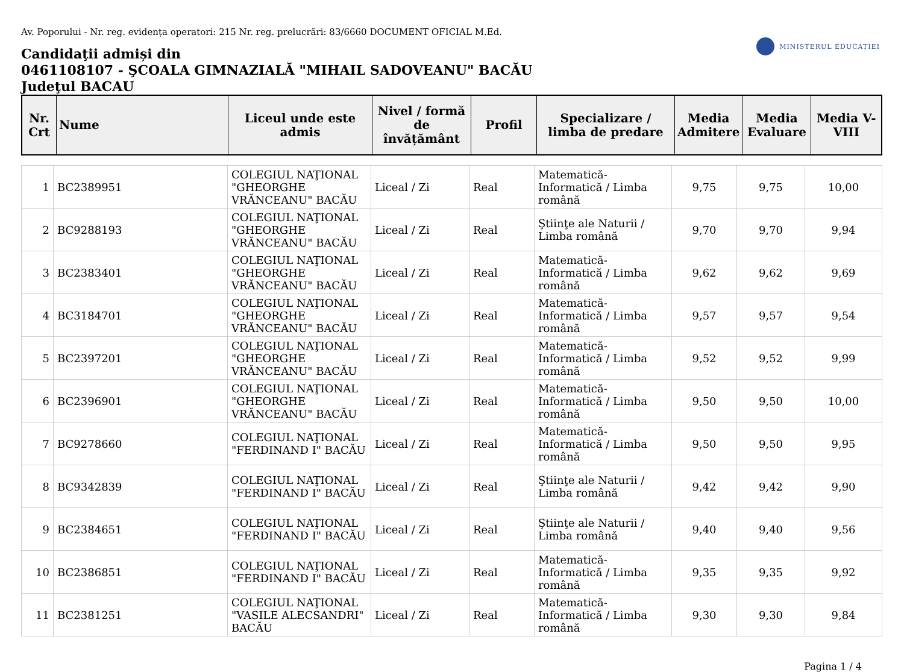Av. Poporului - Nr. reg. evidența operatori: 215 Nr. reg. prelucrări: 83/6660 DOCUMENT OFICIAL M.Ed.
MINISTERUL EDUCAȚIEI
Candidaţii admiși din
0461108107 - ŞCOALA GIMNAZIALĂ "MIHAIL SADOVEANU" BACĂU
Judeţul BACAU
| Nr. Crt | Nume | Liceul unde este admis | Nivel / formă de învățământ | Profil | Specializare / limba de predare | Media Admitere | Media Evaluare | Media V-VIII |
| --- | --- | --- | --- | --- | --- | --- | --- | --- |
| 1 | BC2389951 | COLEGIUL NAŢIONAL "GHEORGHE VRĂNCEANU" BACĂU | Liceal / Zi | Real | Matematică-Informatică / Limba română | 9,75 | 9,75 | 10,00 |
| 2 | BC9288193 | COLEGIUL NAŢIONAL "GHEORGHE VRĂNCEANU" BACĂU | Liceal / Zi | Real | Ştiinţe ale Naturii / Limba română | 9,70 | 9,70 | 9,94 |
| 3 | BC2383401 | COLEGIUL NAŢIONAL "GHEORGHE VRĂNCEANU" BACĂU | Liceal / Zi | Real | Matematică-Informatică / Limba română | 9,62 | 9,62 | 9,69 |
| 4 | BC3184701 | COLEGIUL NAŢIONAL "GHEORGHE VRĂNCEANU" BACĂU | Liceal / Zi | Real | Matematică-Informatică / Limba română | 9,57 | 9,57 | 9,54 |
| 5 | BC2397201 | COLEGIUL NAŢIONAL "GHEORGHE VRĂNCEANU" BACĂU | Liceal / Zi | Real | Matematică-Informatică / Limba română | 9,52 | 9,52 | 9,99 |
| 6 | BC2396901 | COLEGIUL NAŢIONAL "GHEORGHE VRĂNCEANU" BACĂU | Liceal / Zi | Real | Matematică-Informatică / Limba română | 9,50 | 9,50 | 10,00 |
| 7 | BC9278660 | COLEGIUL NAŢIONAL "FERDINAND I" BACĂU | Liceal / Zi | Real | Matematică-Informatică / Limba română | 9,50 | 9,50 | 9,95 |
| 8 | BC9342839 | COLEGIUL NAŢIONAL "FERDINAND I" BACĂU | Liceal / Zi | Real | Ştiinţe ale Naturii / Limba română | 9,42 | 9,42 | 9,90 |
| 9 | BC2384651 | COLEGIUL NAŢIONAL "FERDINAND I" BACĂU | Liceal / Zi | Real | Ştiinţe ale Naturii / Limba română | 9,40 | 9,40 | 9,56 |
| 10 | BC2386851 | COLEGIUL NAŢIONAL "FERDINAND I" BACĂU | Liceal / Zi | Real | Matematică-Informatică / Limba română | 9,35 | 9,35 | 9,92 |
| 11 | BC2381251 | COLEGIUL NAŢIONAL "VASILE ALECSANDRI" BACĂU | Liceal / Zi | Real | Matematică-Informatică / Limba română | 9,30 | 9,30 | 9,84 |
Pagina 1 / 4